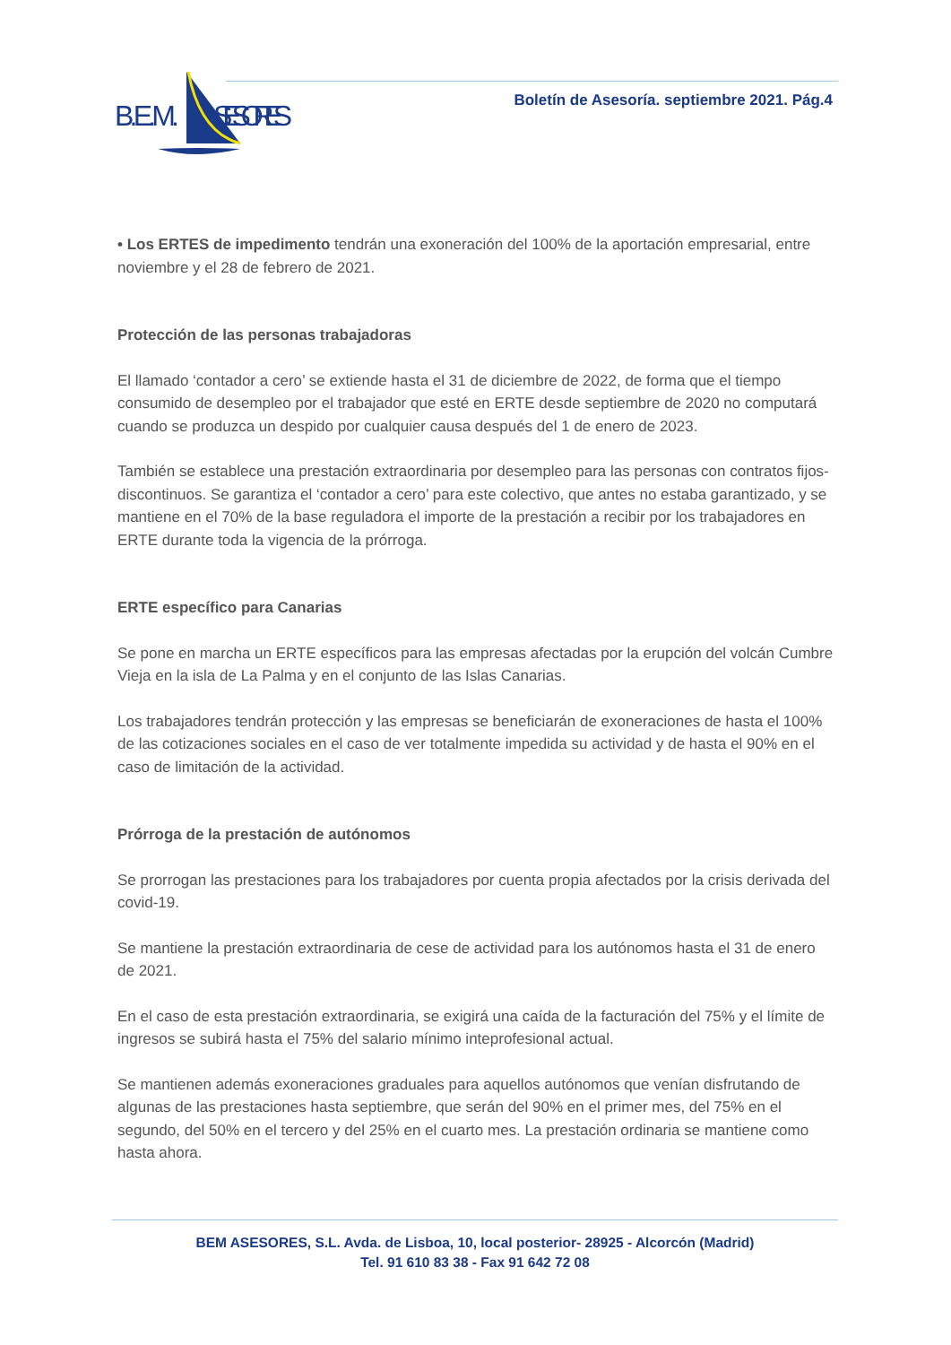B.E.M.
SESORES
Boletín de Asesoría. septiembre 2021. Pág.4
• Los ERTES de impedimento tendrán una exoneración del 100% de la aportación empresarial, entre noviembre y el 28 de febrero de 2021.
Protección de las personas trabajadoras
El llamado ‘contador a cero’ se extiende hasta el 31 de diciembre de 2022, de forma que el tiempo consumido de desempleo por el trabajador que esté en ERTE desde septiembre de 2020 no computará cuando se produzca un despido por cualquier causa después del 1 de enero de 2023.
También se establece una prestación extraordinaria por desempleo para las personas con contratos fijos-discontinuos. Se garantiza el ‘contador a cero’ para este colectivo, que antes no estaba garantizado, y se mantiene en el 70% de la base reguladora el importe de la prestación a recibir por los trabajadores en ERTE durante toda la vigencia de la prórroga.
ERTE específico para Canarias
Se pone en marcha un ERTE específicos para las empresas afectadas por la erupción del volcán Cumbre Vieja en la isla de La Palma y en el conjunto de las Islas Canarias.
Los trabajadores tendrán protección y las empresas se beneficiarán de exoneraciones de hasta el 100% de las cotizaciones sociales en el caso de ver totalmente impedida su actividad y de hasta el 90% en el caso de limitación de la actividad.
Prórroga de la prestación de autónomos
Se prorrogan las prestaciones para los trabajadores por cuenta propia afectados por la crisis derivada del covid-19.
Se mantiene la prestación extraordinaria de cese de actividad para los autónomos hasta el 31 de enero de 2021.
En el caso de esta prestación extraordinaria, se exigirá una caída de la facturación del 75% y el límite de ingresos se subirá hasta el 75% del salario mínimo inteprofesional actual.
Se mantienen además exoneraciones graduales para aquellos autónomos que venían disfrutando de algunas de las prestaciones hasta septiembre, que serán del 90% en el primer mes, del 75% en el segundo, del 50% en el tercero y del 25% en el cuarto mes. La prestación ordinaria se mantiene como hasta ahora.
BEM ASESORES, S.L. Avda. de Lisboa, 10, local posterior- 28925 - Alcorcón (Madrid)
Tel. 91 610 83 38 - Fax 91 642 72 08